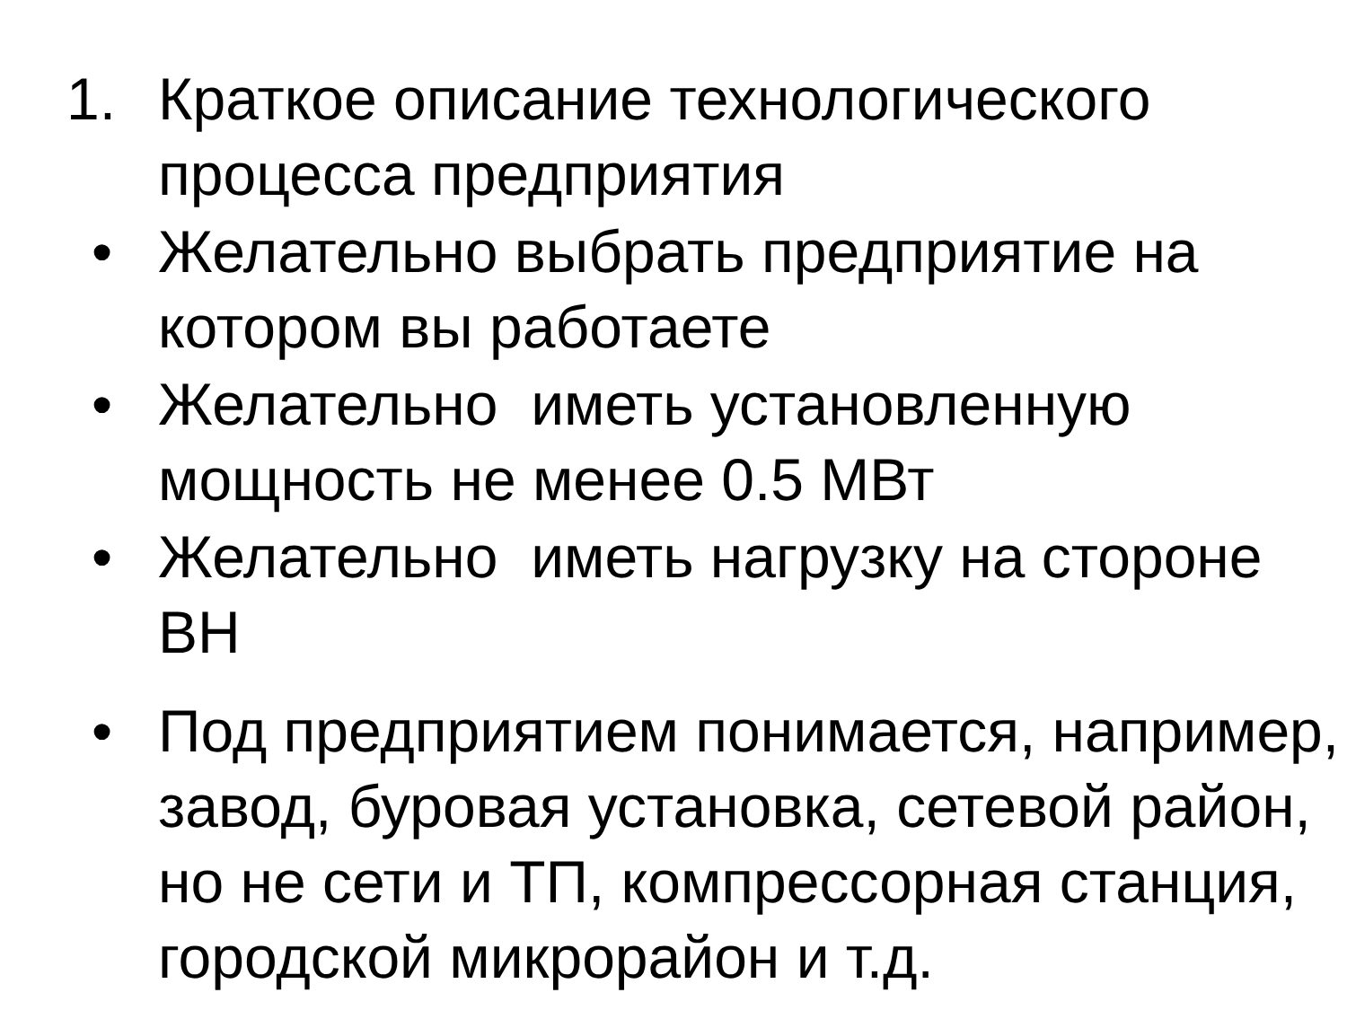1. Краткое описание технологического процесса предприятия
• Желательно выбрать предприятие на котором вы работаете
• Желательно иметь установленную мощность не менее 0.5 МВт
• Желательно иметь нагрузку на стороне ВН
• Под предприятием понимается, например, завод, буровая установка, сетевой район, но не сети и ТП, компрессорная станция, городской микрорайон и т.д.